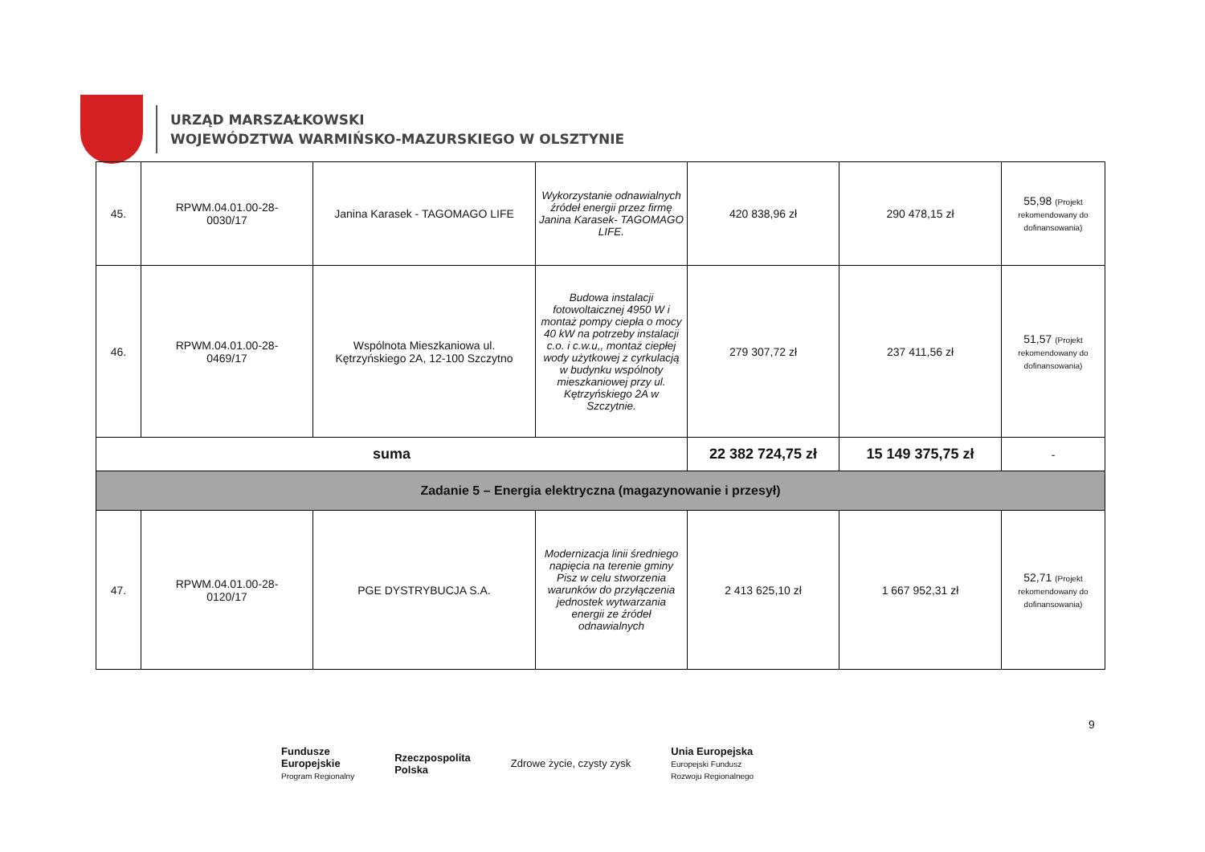URZĄD MARSZAŁKOWSKI
WOJEWÓDZTWA WARMIŃSKO-MAZURSKIEGO W OLSZTYNIE
| 45. | RPWM.04.01.00-28- 0030/17 | Janina Karasek - TAGOMAGO LIFE | Wykorzystanie odnawialnych źródeł energii przez firmę Janina Karasek- TAGOMAGO LIFE. | 420 838,96 zł | 290 478,15 zł | 55,98 (Projekt rekomendowany do dofinansowania) |
| 46. | RPWM.04.01.00-28- 0469/17 | Wspólnota Mieszkaniowa ul. Kętrzyńskiego 2A, 12-100 Szczytno | Budowa instalacji fotowoltaicznej 4950 W i montaż pompy ciepła o mocy 40 kW na potrzeby instalacji c.o. i c.w.u,, montaż ciepłej wody użytkowej z cyrkulacją w budynku wspólnoty mieszkaniowej przy ul. Kętrzyńskiego 2A w Szczytnie. | 279 307,72 zł | 237 411,56 zł | 51,57 (Projekt rekomendowany do dofinansowania) |
| suma | | | | 22 382 724,75 zł | 15 149 375,75 zł | - |
| Zadanie 5 – Energia elektryczna (magazynowanie i przesył) | | | | | | |
| 47. | RPWM.04.01.00-28- 0120/17 | PGE DYSTRYBUCJA S.A. | Modernizacja linii średniego napięcia na terenie gminy Pisz w celu stworzenia warunków do przyłączenia jednostek wytwarzania energii ze źródeł odnawialnych | 2 413 625,10 zł | 1 667 952,31 zł | 52,71 (Projekt rekomendowany do dofinansowania) |
9
Fundusze
Europejskie
Program Regionalny
Rzeczpospolita
Polska
Zdrowe życie, czysty zysk
Unia Europejska
Europejski Fundusz
Rozwoju Regionalnego